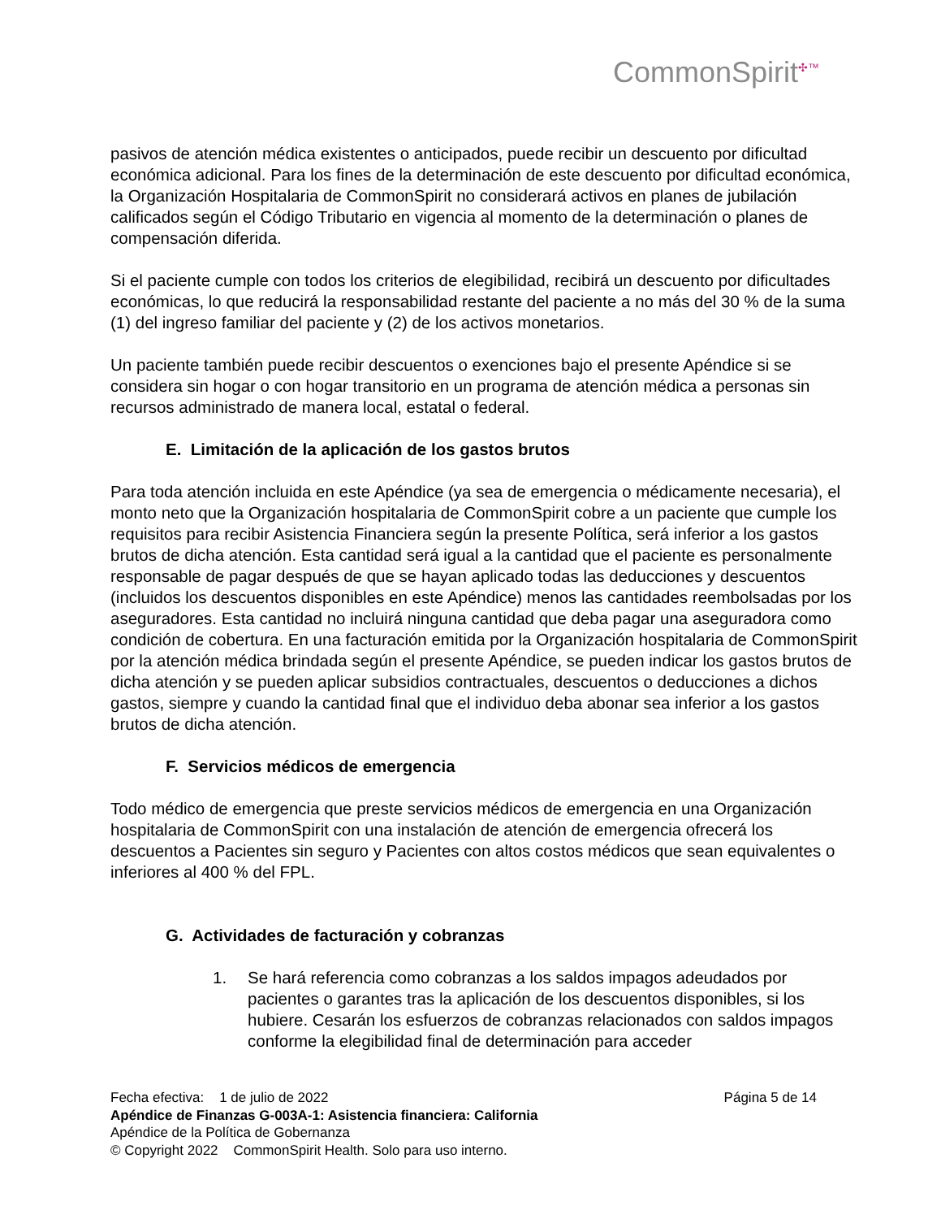CommonSpirit<sup>✣™</sup>
pasivos de atención médica existentes o anticipados, puede recibir un descuento por dificultad económica adicional. Para los fines de la determinación de este descuento por dificultad económica, la Organización Hospitalaria de CommonSpirit no considerará activos en planes de jubilación calificados según el Código Tributario en vigencia al momento de la determinación o planes de compensación diferida.
Si el paciente cumple con todos los criterios de elegibilidad, recibirá un descuento por dificultades económicas, lo que reducirá la responsabilidad restante del paciente a no más del 30 % de la suma (1) del ingreso familiar del paciente y (2) de los activos monetarios.
Un paciente también puede recibir descuentos o exenciones bajo el presente Apéndice si se considera sin hogar o con hogar transitorio en un programa de atención médica a personas sin recursos administrado de manera local, estatal o federal.
E. Limitación de la aplicación de los gastos brutos
Para toda atención incluida en este Apéndice (ya sea de emergencia o médicamente necesaria), el monto neto que la Organización hospitalaria de CommonSpirit cobre a un paciente que cumple los requisitos para recibir Asistencia Financiera según la presente Política, será inferior a los gastos brutos de dicha atención. Esta cantidad será igual a la cantidad que el paciente es personalmente responsable de pagar después de que se hayan aplicado todas las deducciones y descuentos (incluidos los descuentos disponibles en este Apéndice) menos las cantidades reembolsadas por los aseguradores. Esta cantidad no incluirá ninguna cantidad que deba pagar una aseguradora como condición de cobertura. En una facturación emitida por la Organización hospitalaria de CommonSpirit por la atención médica brindada según el presente Apéndice, se pueden indicar los gastos brutos de dicha atención y se pueden aplicar subsidios contractuales, descuentos o deducciones a dichos gastos, siempre y cuando la cantidad final que el individuo deba abonar sea inferior a los gastos brutos de dicha atención.
F. Servicios médicos de emergencia
Todo médico de emergencia que preste servicios médicos de emergencia en una Organización hospitalaria de CommonSpirit con una instalación de atención de emergencia ofrecerá los descuentos a Pacientes sin seguro y Pacientes con altos costos médicos que sean equivalentes o inferiores al 400 % del FPL.
G. Actividades de facturación y cobranzas
1. Se hará referencia como cobranzas a los saldos impagos adeudados por pacientes o garantes tras la aplicación de los descuentos disponibles, si los hubiere. Cesarán los esfuerzos de cobranzas relacionados con saldos impagos conforme la elegibilidad final de determinación para acceder
Fecha efectiva: 1 de julio de 2022 Página 5 de 14
Apéndice de Finanzas G-003A-1: Asistencia financiera: California
Apéndice de la Política de Gobernanza
© Copyright 2022 CommonSpirit Health. Solo para uso interno.